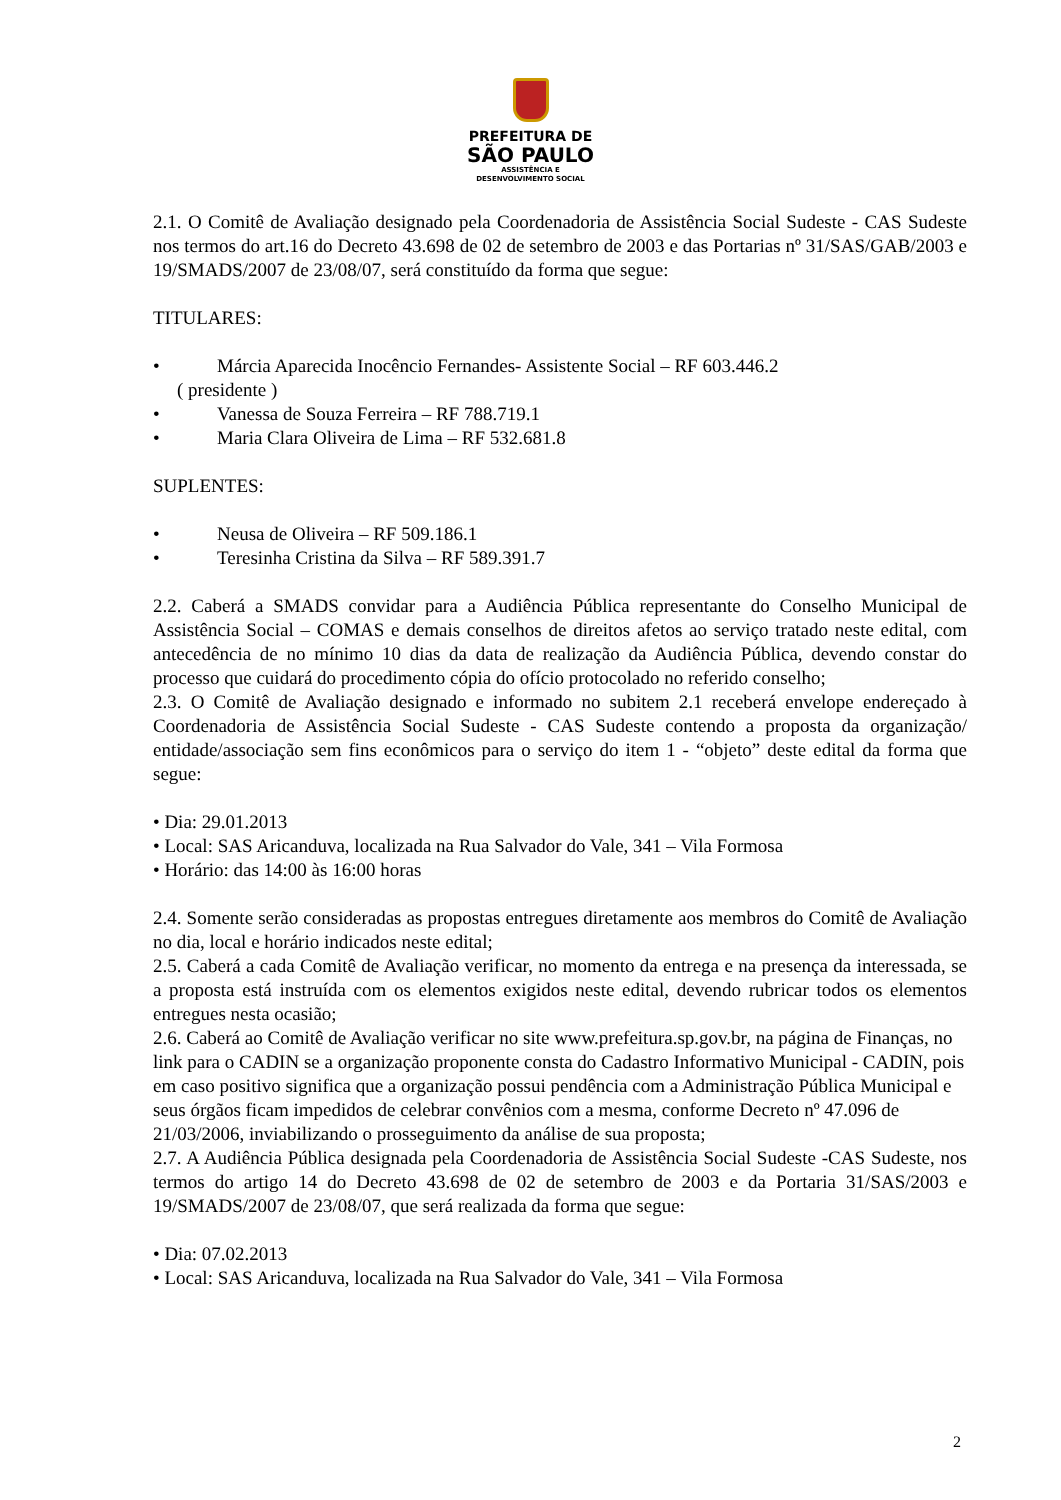PREFEITURA DE
SÃO PAULO
ASSISTÊNCIA E
DESENVOLVIMENTO SOCIAL
2.1. O Comitê de Avaliação designado pela Coordenadoria de Assistência Social Sudeste - CAS Sudeste nos termos do art.16 do Decreto 43.698 de 02 de setembro de 2003 e das Portarias nº 31/SAS/GAB/2003 e 19/SMADS/2007 de 23/08/07, será constituído da forma que segue:
TITULARES:
• Márcia Aparecida Inocêncio Fernandes- Assistente Social – RF 603.446.2
( presidente )
• Vanessa de Souza Ferreira – RF 788.719.1
• Maria Clara Oliveira de Lima – RF 532.681.8
SUPLENTES:
• Neusa de Oliveira – RF 509.186.1
• Teresinha Cristina da Silva – RF 589.391.7
2.2. Caberá a SMADS convidar para a Audiência Pública representante do Conselho Municipal de Assistência Social – COMAS e demais conselhos de direitos afetos ao serviço tratado neste edital, com antecedência de no mínimo 10 dias da data de realização da Audiência Pública, devendo constar do processo que cuidará do procedimento cópia do ofício protocolado no referido conselho;
2.3. O Comitê de Avaliação designado e informado no subitem 2.1 receberá envelope endereçado à Coordenadoria de Assistência Social Sudeste - CAS Sudeste contendo a proposta da organização/ entidade/associação sem fins econômicos para o serviço do item 1 - “objeto” deste edital da forma que segue:
• Dia: 29.01.2013
• Local: SAS Aricanduva, localizada na Rua Salvador do Vale, 341 – Vila Formosa
• Horário: das 14:00 às 16:00 horas
2.4. Somente serão consideradas as propostas entregues diretamente aos membros do Comitê de Avaliação no dia, local e horário indicados neste edital;
2.5. Caberá a cada Comitê de Avaliação verificar, no momento da entrega e na presença da interessada, se a proposta está instruída com os elementos exigidos neste edital, devendo rubricar todos os elementos entregues nesta ocasião;
2.6. Caberá ao Comitê de Avaliação verificar no site www.prefeitura.sp.gov.br, na página de Finanças, no link para o CADIN se a organização proponente consta do Cadastro Informativo Municipal - CADIN, pois em caso positivo significa que a organização possui pendência com a Administração Pública Municipal e seus órgãos ficam impedidos de celebrar convênios com a mesma, conforme Decreto nº 47.096 de 21/03/2006, inviabilizando o prosseguimento da análise de sua proposta;
2.7. A Audiência Pública designada pela Coordenadoria de Assistência Social Sudeste -CAS Sudeste, nos termos do artigo 14 do Decreto 43.698 de 02 de setembro de 2003 e da Portaria 31/SAS/2003 e 19/SMADS/2007 de 23/08/07, que será realizada da forma que segue:
• Dia: 07.02.2013
• Local: SAS Aricanduva, localizada na Rua Salvador do Vale, 341 – Vila Formosa
2